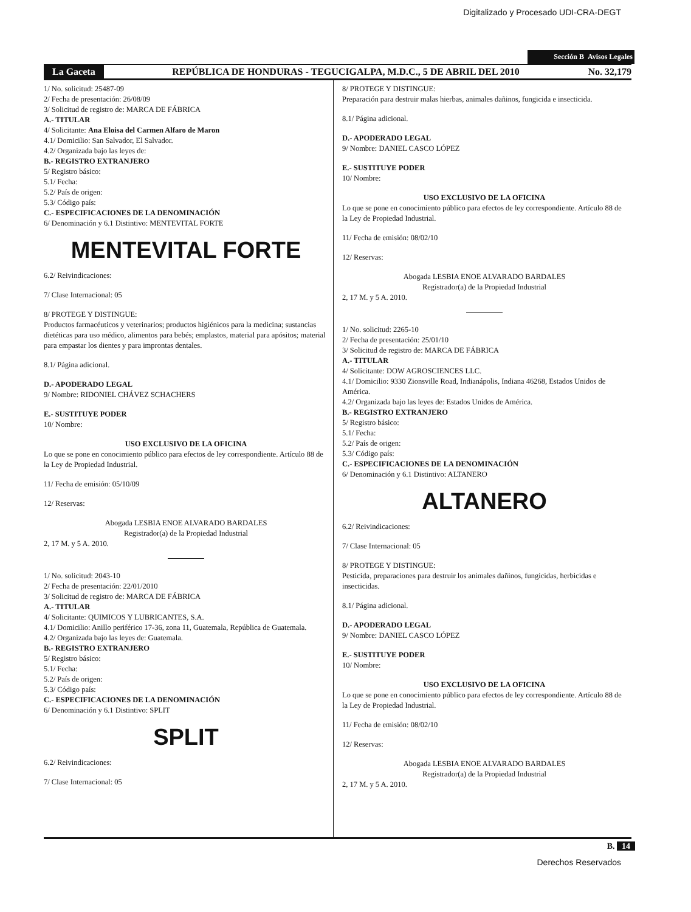Digitalizado y Procesado UDI-CRA-DEGT
Sección B Avisos Legales
La Gaceta REPÚBLICA DE HONDURAS - TEGUCIGALPA, M.D.C., 5 DE ABRIL DEL 2010 No. 32,179
1/ No. solicitud: 25487-09
2/ Fecha de presentación: 26/08/09
3/ Solicitud de registro de: MARCA DE FÁBRICA
A.- TITULAR
4/ Solicitante: Ana Eloisa del Carmen Alfaro de Maron
4.1/ Domicilio: San Salvador, El Salvador.
4.2/ Organizada bajo las leyes de:
B.- REGISTRO EXTRANJERO
5/ Registro básico:
5.1/ Fecha:
5.2/ País de origen:
5.3/ Código país:
C.- ESPECIFICACIONES DE LA DENOMINACIÓN
6/ Denominación y 6.1 Distintivo: MENTEVITAL FORTE
MENTEVITAL FORTE
6.2/ Reivindicaciones:
7/ Clase Internacional: 05
8/ PROTEGE Y DISTINGUE:
Productos farmacéuticos y veterinarios; productos higiénicos para la medicina; sustancias dietéticas para uso médico, alimentos para bebés; emplastos, material para apósitos; material para empastar los dientes y para improntas dentales.
8.1/ Página adicional.
D.- APODERADO LEGAL
9/ Nombre: RIDONIEL CHÁVEZ SCHACHERS
E.- SUSTITUYE PODER
10/ Nombre:
USO EXCLUSIVO DE LA OFICINA
Lo que se pone en conocimiento público para efectos de ley correspondiente. Artículo 88 de la Ley de Propiedad Industrial.
11/ Fecha de emisión: 05/10/09
12/ Reservas:
Abogada LESBIA ENOE ALVARADO BARDALES
Registrador(a) de la Propiedad Industrial
2, 17 M. y 5 A. 2010.
1/ No. solicitud: 2043-10
2/ Fecha de presentación: 22/01/2010
3/ Solicitud de registro de: MARCA DE FÁBRICA
A.- TITULAR
4/ Solicitante: QUIMICOS Y LUBRICANTES, S.A.
4.1/ Domicilio: Anillo periférico 17-36, zona 11, Guatemala, República de Guatemala.
4.2/ Organizada bajo las leyes de: Guatemala.
B.- REGISTRO EXTRANJERO
5/ Registro básico:
5.1/ Fecha:
5.2/ País de origen:
5.3/ Código país:
C.- ESPECIFICACIONES DE LA DENOMINACIÓN
6/ Denominación y 6.1 Distintivo: SPLIT
SPLIT
6.2/ Reivindicaciones:
7/ Clase Internacional: 05
8/ PROTEGE Y DISTINGUE:
Preparación para destruir malas hierbas, animales dañinos, fungicida e insecticida.
8.1/ Página adicional.
D.- APODERADO LEGAL
9/ Nombre: DANIEL CASCO LÓPEZ
E.- SUSTITUYE PODER
10/ Nombre:
USO EXCLUSIVO DE LA OFICINA
Lo que se pone en conocimiento público para efectos de ley correspondiente. Artículo 88 de la Ley de Propiedad Industrial.
11/ Fecha de emisión: 08/02/10
12/ Reservas:
Abogada LESBIA ENOE ALVARADO BARDALES
Registrador(a) de la Propiedad Industrial
2, 17 M. y 5 A. 2010.
1/ No. solicitud: 2265-10
2/ Fecha de presentación: 25/01/10
3/ Solicitud de registro de: MARCA DE FÁBRICA
A.- TITULAR
4/ Solicitante: DOW AGROSCIENCES LLC.
4.1/ Domicilio: 9330 Zionsville Road, Indianápolis, Indiana 46268, Estados Unidos de América.
4.2/ Organizada bajo las leyes de: Estados Unidos de América.
B.- REGISTRO EXTRANJERO
5/ Registro básico:
5.1/ Fecha:
5.2/ País de origen:
5.3/ Código país:
C.- ESPECIFICACIONES DE LA DENOMINACIÓN
6/ Denominación y 6.1 Distintivo: ALTANERO
ALTANERO
6.2/ Reivindicaciones:
7/ Clase Internacional: 05
8/ PROTEGE Y DISTINGUE:
Pesticida, preparaciones para destruir los animales dañinos, fungicidas, herbicidas e insecticidas.
8.1/ Página adicional.
D.- APODERADO LEGAL
9/ Nombre: DANIEL CASCO LÓPEZ
E.- SUSTITUYE PODER
10/ Nombre:
USO EXCLUSIVO DE LA OFICINA
Lo que se pone en conocimiento público para efectos de ley correspondiente. Artículo 88 de la Ley de Propiedad Industrial.
11/ Fecha de emisión: 08/02/10
12/ Reservas:
Abogada LESBIA ENOE ALVARADO BARDALES
Registrador(a) de la Propiedad Industrial
2, 17 M. y 5 A. 2010.
B. 14
Derechos Reservados